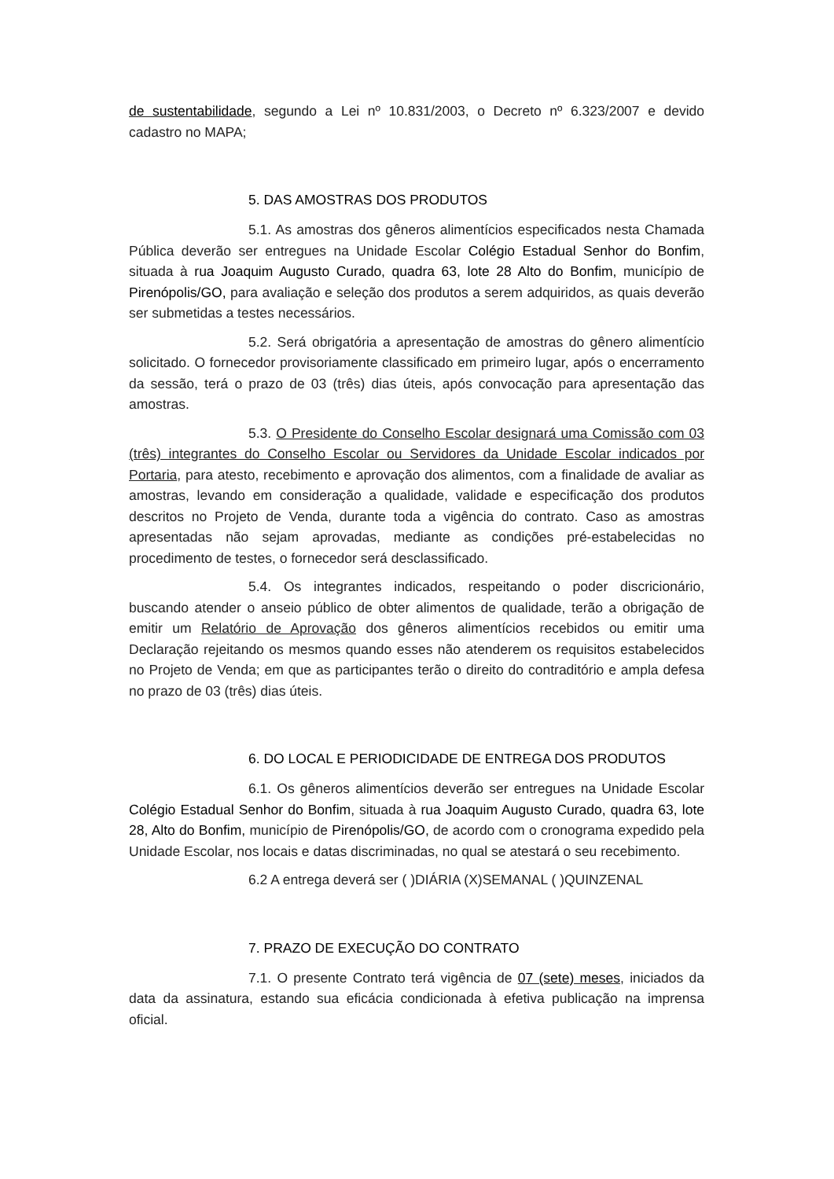de sustentabilidade, segundo a Lei nº 10.831/2003, o Decreto nº 6.323/2007 e devido cadastro no MAPA;
5. DAS AMOSTRAS DOS PRODUTOS
5.1. As amostras dos gêneros alimentícios especificados nesta Chamada Pública deverão ser entregues na Unidade Escolar Colégio Estadual Senhor do Bonfim, situada à rua Joaquim Augusto Curado, quadra 63, lote 28 Alto do Bonfim, município de Pirenópolis/GO, para avaliação e seleção dos produtos a serem adquiridos, as quais deverão ser submetidas a testes necessários.
5.2. Será obrigatória a apresentação de amostras do gênero alimentício solicitado. O fornecedor provisoriamente classificado em primeiro lugar, após o encerramento da sessão, terá o prazo de 03 (três) dias úteis, após convocação para apresentação das amostras.
5.3. O Presidente do Conselho Escolar designará uma Comissão com 03 (três) integrantes do Conselho Escolar ou Servidores da Unidade Escolar indicados por Portaria, para atesto, recebimento e aprovação dos alimentos, com a finalidade de avaliar as amostras, levando em consideração a qualidade, validade e especificação dos produtos descritos no Projeto de Venda, durante toda a vigência do contrato. Caso as amostras apresentadas não sejam aprovadas, mediante as condições pré-estabelecidas no procedimento de testes, o fornecedor será desclassificado.
5.4. Os integrantes indicados, respeitando o poder discricionário, buscando atender o anseio público de obter alimentos de qualidade, terão a obrigação de emitir um Relatório de Aprovação dos gêneros alimentícios recebidos ou emitir uma Declaração rejeitando os mesmos quando esses não atenderem os requisitos estabelecidos no Projeto de Venda; em que as participantes terão o direito do contraditório e ampla defesa no prazo de 03 (três) dias úteis.
6. DO LOCAL E PERIODICIDADE DE ENTREGA DOS PRODUTOS
6.1. Os gêneros alimentícios deverão ser entregues na Unidade Escolar Colégio Estadual Senhor do Bonfim, situada à rua Joaquim Augusto Curado, quadra 63, lote 28, Alto do Bonfim, município de Pirenópolis/GO, de acordo com o cronograma expedido pela Unidade Escolar, nos locais e datas discriminadas, no qual se atestará o seu recebimento.
6.2 A entrega deverá ser ( )DIÁRIA (X)SEMANAL ( )QUINZENAL
7. PRAZO DE EXECUÇÃO DO CONTRATO
7.1. O presente Contrato terá vigência de 07 (sete) meses, iniciados da data da assinatura, estando sua eficácia condicionada à efetiva publicação na imprensa oficial.